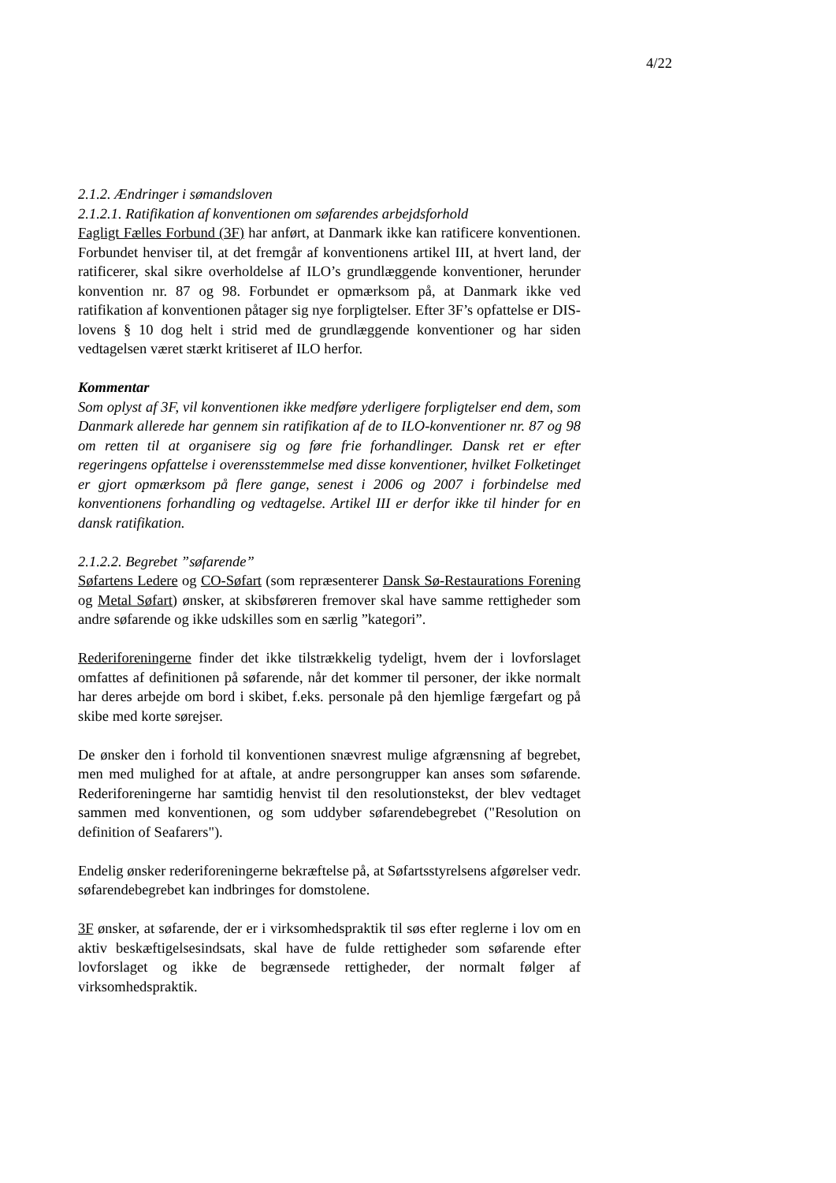4/22
2.1.2. Ændringer i sømandsloven
2.1.2.1. Ratifikation af konventionen om søfarendes arbejdsforhold
Fagligt Fælles Forbund (3F) har anført, at Danmark ikke kan ratificere konventionen. Forbundet henviser til, at det fremgår af konventionens artikel III, at hvert land, der ratificerer, skal sikre overholdelse af ILO’s grundlæggende konventioner, herunder konvention nr. 87 og 98. Forbundet er opmærksom på, at Danmark ikke ved ratifikation af konventionen påtager sig nye forpligtelser. Efter 3F’s opfattelse er DIS-lovens § 10 dog helt i strid med de grundlæggende konventioner og har siden vedtagelsen været stærkt kritiseret af ILO herfor.
Kommentar
Som oplyst af 3F, vil konventionen ikke medføre yderligere forpligtelser end dem, som Danmark allerede har gennem sin ratifikation af de to ILO-konventioner nr. 87 og 98 om retten til at organisere sig og føre frie forhandlinger. Dansk ret er efter regeringens opfattelse i overensstemmelse med disse konventioner, hvilket Folketinget er gjort opmærksom på flere gange, senest i 2006 og 2007 i forbindelse med konventionens forhandling og vedtagelse. Artikel III er derfor ikke til hinder for en dansk ratifikation.
2.1.2.2. Begrebet ”søfarende”
Søfartens Ledere og CO-Søfart (som repræsenterer Dansk Sø-Restaurations Forening og Metal Søfart) ønsker, at skibsføreren fremover skal have samme rettigheder som andre søfarende og ikke udskilles som en særlig ”kategori”.
Rederiforeningerne finder det ikke tilstrækkelig tydeligt, hvem der i lovforslaget omfattes af definitionen på søfarende, når det kommer til personer, der ikke normalt har deres arbejde om bord i skibet, f.eks. personale på den hjemlige færgefart og på skibe med korte sørejser.
De ønsker den i forhold til konventionen snævrest mulige afgrænsning af begrebet, men med mulighed for at aftale, at andre persongrupper kan anses som søfarende. Rederiforeningerne har samtidig henvist til den resolutionstekst, der blev vedtaget sammen med konventionen, og som uddyber søfarendebegrebet ("Resolution on definition of Seafarers").
Endelig ønsker rederiforeningerne bekræftelse på, at Søfartsstyrelsens afgørelser vedr. søfarendebegrebet kan indbringes for domstolene.
3F ønsker, at søfarende, der er i virksomhedspraktik til søs efter reglerne i lov om en aktiv beskæftigelsesindsats, skal have de fulde rettigheder som søfarende efter lovforslaget og ikke de begrænsede rettigheder, der normalt følger af virksomhedspraktik.